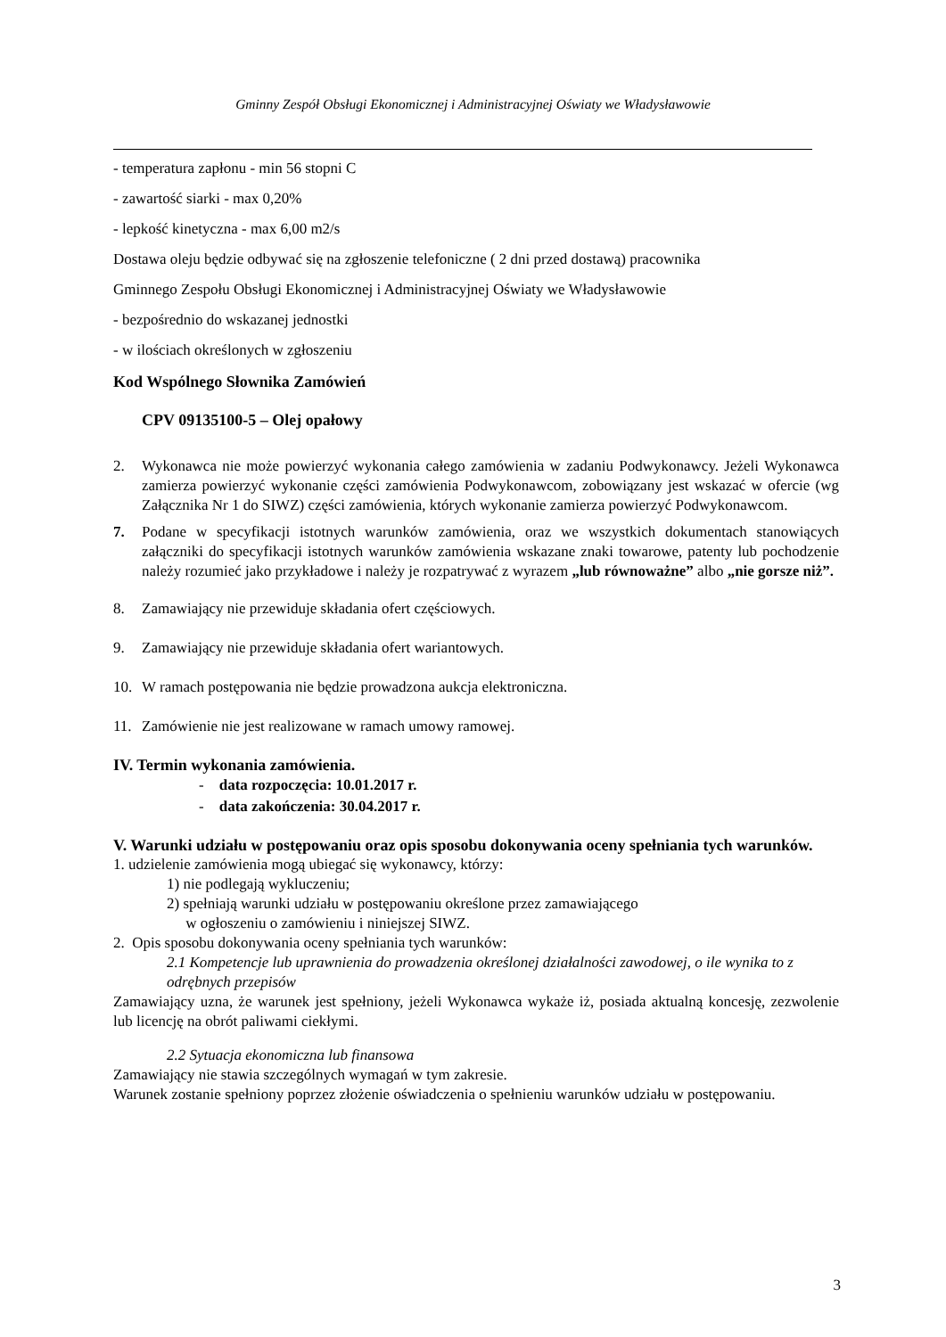Gminny Zespół Obsługi Ekonomicznej i Administracyjnej Oświaty we Władysławowie
- temperatura zapłonu - min 56 stopni C
- zawartość siarki - max 0,20%
- lepkość kinetyczna - max 6,00 m2/s
Dostawa oleju będzie odbywać się na zgłoszenie telefoniczne ( 2 dni przed dostawą) pracownika
Gminnego Zespołu Obsługi Ekonomicznej i Administracyjnej Oświaty we Władysławowie
- bezpośrednio do wskazanej jednostki
- w ilościach określonych w zgłoszeniu
Kod Wspólnego Słownika Zamówień
CPV 09135100-5 – Olej opałowy
2. Wykonawca nie może powierzyć wykonania całego zamówienia w zadaniu Podwykonawcy. Jeżeli Wykonawca zamierza powierzyć wykonanie części zamówienia Podwykonawcom, zobowiązany jest wskazać w ofercie (wg Załącznika Nr 1 do SIWZ) części zamówienia, których wykonanie zamierza powierzyć Podwykonawcom.
7. Podane w specyfikacji istotnych warunków zamówienia, oraz we wszystkich dokumentach stanowiących załączniki do specyfikacji istotnych warunków zamówienia wskazane znaki towarowe, patenty lub pochodzenie należy rozumieć jako przykładowe i należy je rozpatrywać z wyrazem „lub równoważne” albo „nie gorsze niż”.
8. Zamawiający nie przewiduje składania ofert częściowych.
9. Zamawiający nie przewiduje składania ofert wariantowych.
10. W ramach postępowania nie będzie prowadzona aukcja elektroniczna.
11. Zamówienie nie jest realizowane w ramach umowy ramowej.
IV. Termin wykonania zamówienia.
- data rozpoczęcia: 10.01.2017 r.
- data zakończenia: 30.04.2017 r.
V. Warunki udziału w postępowaniu oraz opis sposobu dokonywania oceny spełniania tych warunków.
1. udzielenie zamówienia mogą ubiegać się wykonawcy, którzy:
1) nie podlegają wykluczeniu;
2) spełniają warunki udziału w postępowaniu określone przez zamawiającego
w ogłoszeniu o zamówieniu i niniejszej SIWZ.
2. Opis sposobu dokonywania oceny spełniania tych warunków:
2.1 Kompetencje lub uprawnienia do prowadzenia określonej działalności zawodowej, o ile wynika to z odrębnych przepisów
Zamawiający uzna, że warunek jest spełniony, jeżeli Wykonawca wykaże iż, posiada aktualną koncesję, zezwolenie lub licencję na obrót paliwami ciekłymi.
2.2 Sytuacja ekonomiczna lub finansowa
Zamawiający nie stawia szczególnych wymagań w tym zakresie.
Warunek zostanie spełniony poprzez złożenie oświadczenia o spełnieniu warunków udziału w postępowaniu.
3